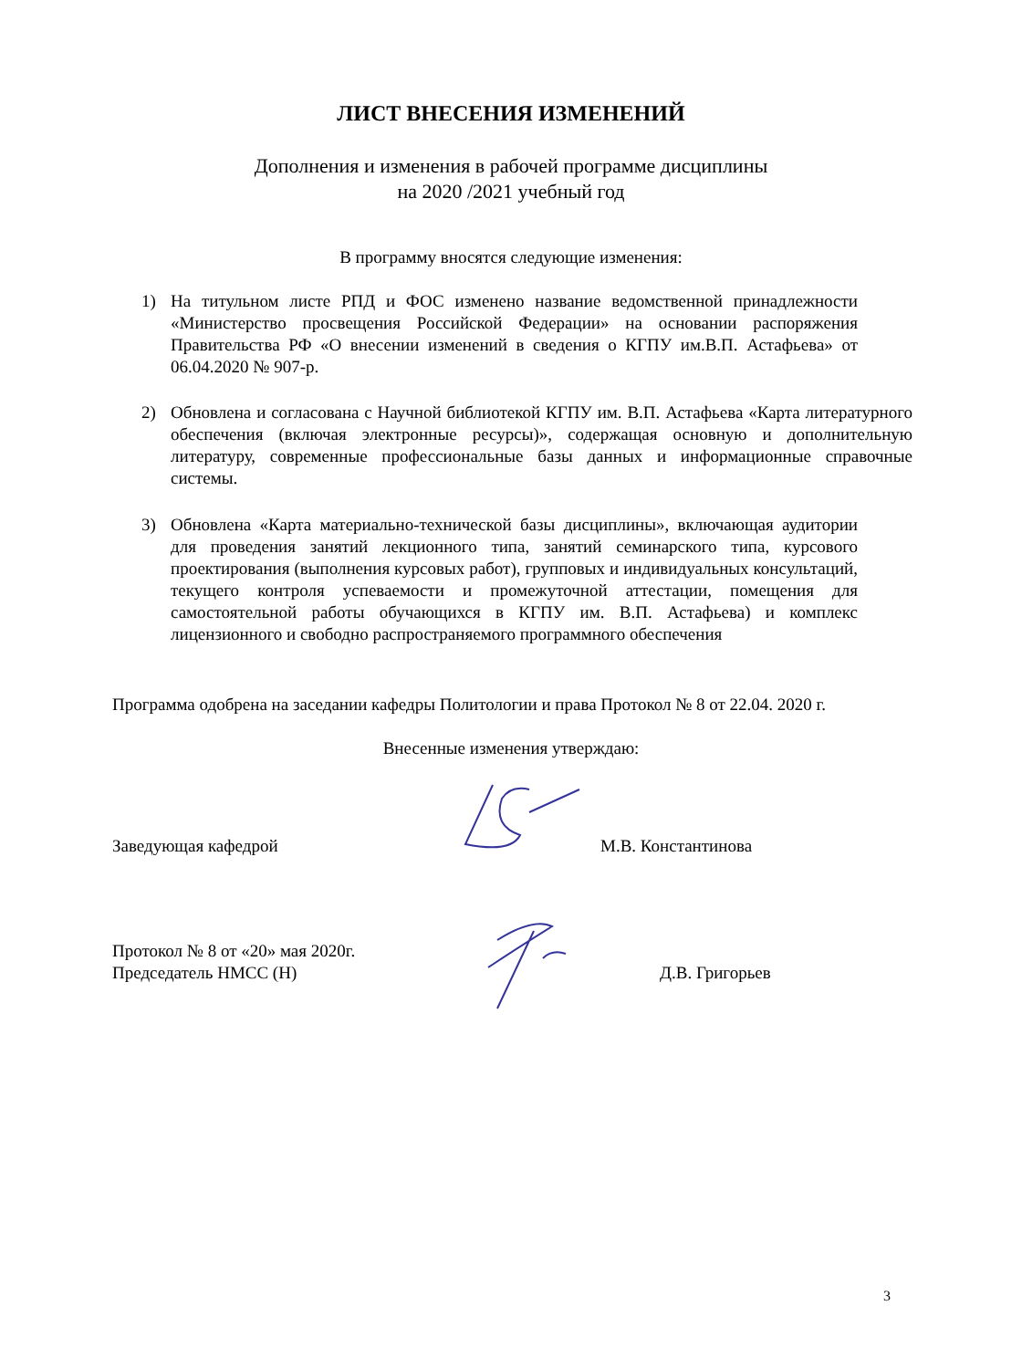ЛИСТ ВНЕСЕНИЯ ИЗМЕНЕНИЙ
Дополнения и изменения в рабочей программе дисциплины
на 2020 /2021 учебный год
В программу вносятся следующие изменения:
1) На титульном листе РПД и ФОС изменено название ведомственной принадлежности «Министерство просвещения Российской Федерации» на основании распоряжения Правительства РФ «О внесении изменений в сведения о КГПУ им.В.П. Астафьева» от 06.04.2020 № 907-р.
2) Обновлена и согласована с Научной библиотекой КГПУ им. В.П. Астафьева «Карта литературного обеспечения (включая электронные ресурсы)», содержащая основную и дополнительную литературу, современные профессиональные базы данных и информационные справочные системы.
3) Обновлена «Карта материально-технической базы дисциплины», включающая аудитории для проведения занятий лекционного типа, занятий семинарского типа, курсового проектирования (выполнения курсовых работ), групповых и индивидуальных консультаций, текущего контроля успеваемости и промежуточной аттестации, помещения для самостоятельной работы обучающихся в КГПУ им. В.П. Астафьева) и комплекс лицензионного и свободно распространяемого программного обеспечения
Программа одобрена на заседании кафедры Политологии и права Протокол № 8 от 22.04. 2020 г.
Внесенные изменения утверждаю:
Заведующая кафедрой М.В. Константинова
Протокол № 8 от «20» мая 2020г.
Председатель НМСС (Н) Д.В. Григорьев
3